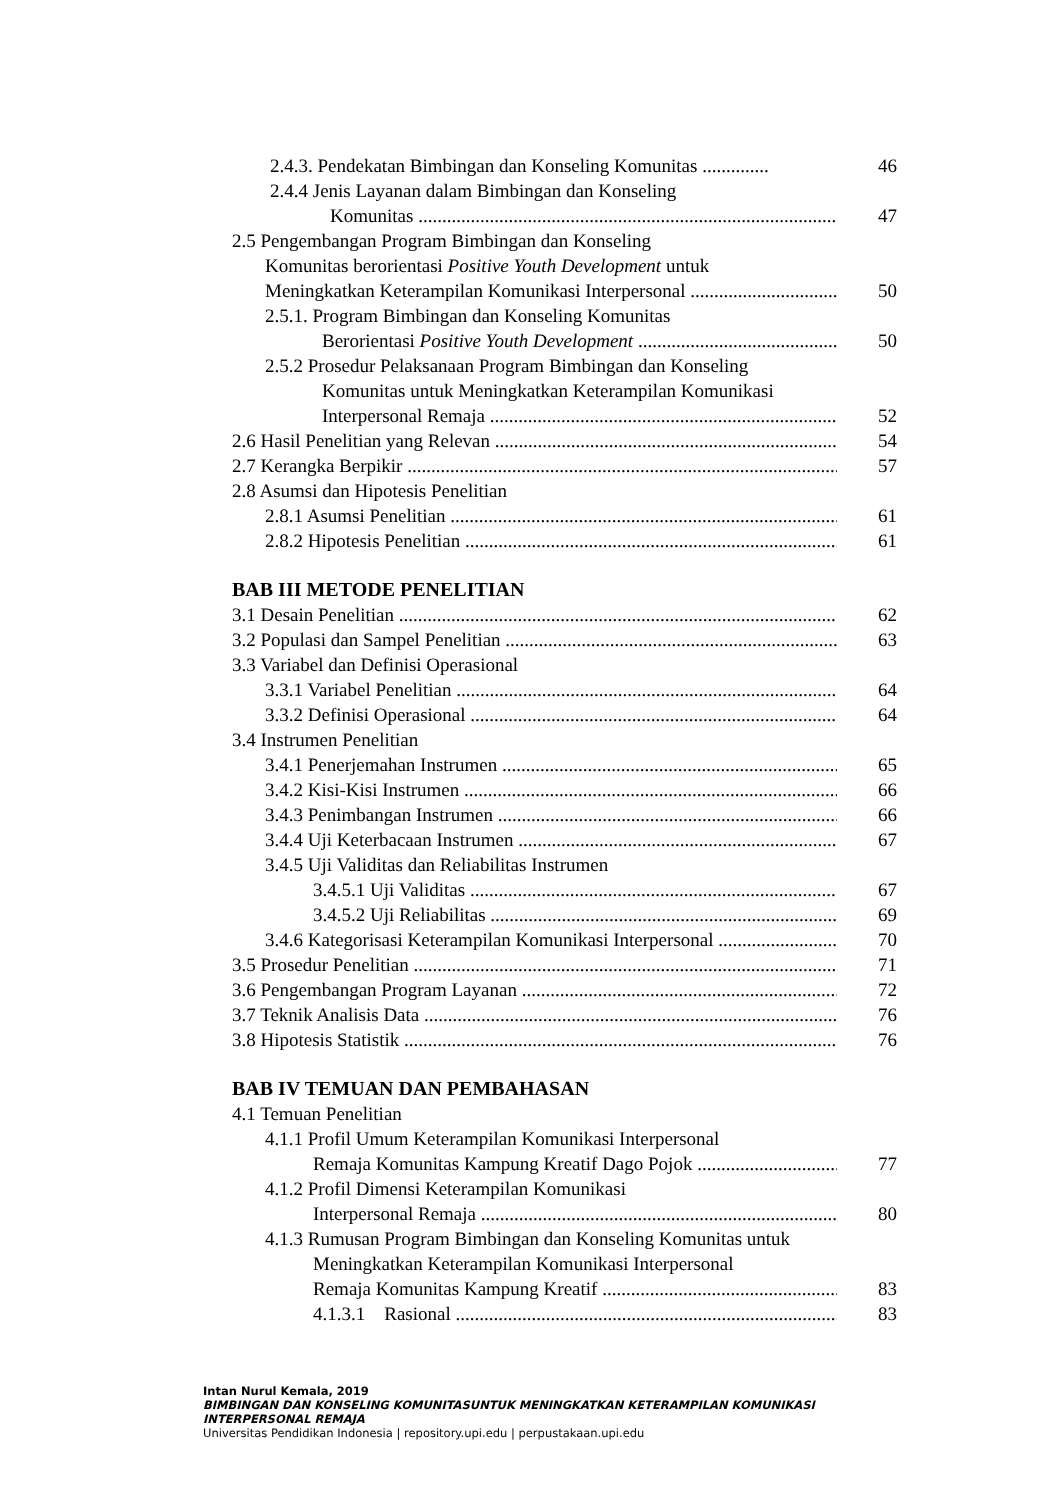2.4.3. Pendekatan Bimbingan dan Konseling Komunitas .............. 46
2.4.4 Jenis Layanan dalam Bimbingan dan Konseling
Komunitas 47
2.5 Pengembangan Program Bimbingan dan Konseling
Komunitas berorientasi Positive Youth Development untuk
Meningkatkan Keterampilan Komunikasi Interpersonal 50
2.5.1. Program Bimbingan dan Konseling Komunitas
Berorientasi Positive Youth Development 50
2.5.2 Prosedur Pelaksanaan Program Bimbingan dan Konseling
Komunitas untuk Meningkatkan Keterampilan Komunikasi
Interpersonal Remaja 52
2.6 Hasil Penelitian yang Relevan 54
2.7 Kerangka Berpikir 57
2.8 Asumsi dan Hipotesis Penelitian
2.8.1 Asumsi Penelitian 61
2.8.2 Hipotesis Penelitian 61
BAB III METODE PENELITIAN
3.1 Desain Penelitian 62
3.2 Populasi dan Sampel Penelitian 63
3.3 Variabel dan Definisi Operasional
3.3.1 Variabel Penelitian 64
3.3.2 Definisi Operasional 64
3.4 Instrumen Penelitian
3.4.1 Penerjemahan Instrumen 65
3.4.2 Kisi-Kisi Instrumen 66
3.4.3 Penimbangan Instrumen 66
3.4.4 Uji Keterbacaan Instrumen 67
3.4.5 Uji Validitas dan Reliabilitas Instrumen
3.4.5.1 Uji Validitas 67
3.4.5.2 Uji Reliabilitas 69
3.4.6 Kategorisasi Keterampilan Komunikasi Interpersonal 70
3.5 Prosedur Penelitian 71
3.6 Pengembangan Program Layanan 72
3.7 Teknik Analisis Data 76
3.8 Hipotesis Statistik 76
BAB IV TEMUAN DAN PEMBAHASAN
4.1 Temuan Penelitian
4.1.1 Profil Umum Keterampilan Komunikasi Interpersonal
Remaja Komunitas Kampung Kreatif Dago Pojok 77
4.1.2 Profil Dimensi Keterampilan Komunikasi
Interpersonal Remaja 80
4.1.3 Rumusan Program Bimbingan dan Konseling Komunitas untuk
Meningkatkan Keterampilan Komunikasi Interpersonal
Remaja Komunitas Kampung Kreatif 83
4.1.3.1 Rasional 83
Intan Nurul Kemala, 2019
BIMBINGAN DAN KONSELING KOMUNITASUNTUK MENINGKATKAN KETERAMPILAN KOMUNIKASI INTERPERSONAL REMAJA
Universitas Pendidikan Indonesia | repository.upi.edu | perpustakaan.upi.edu